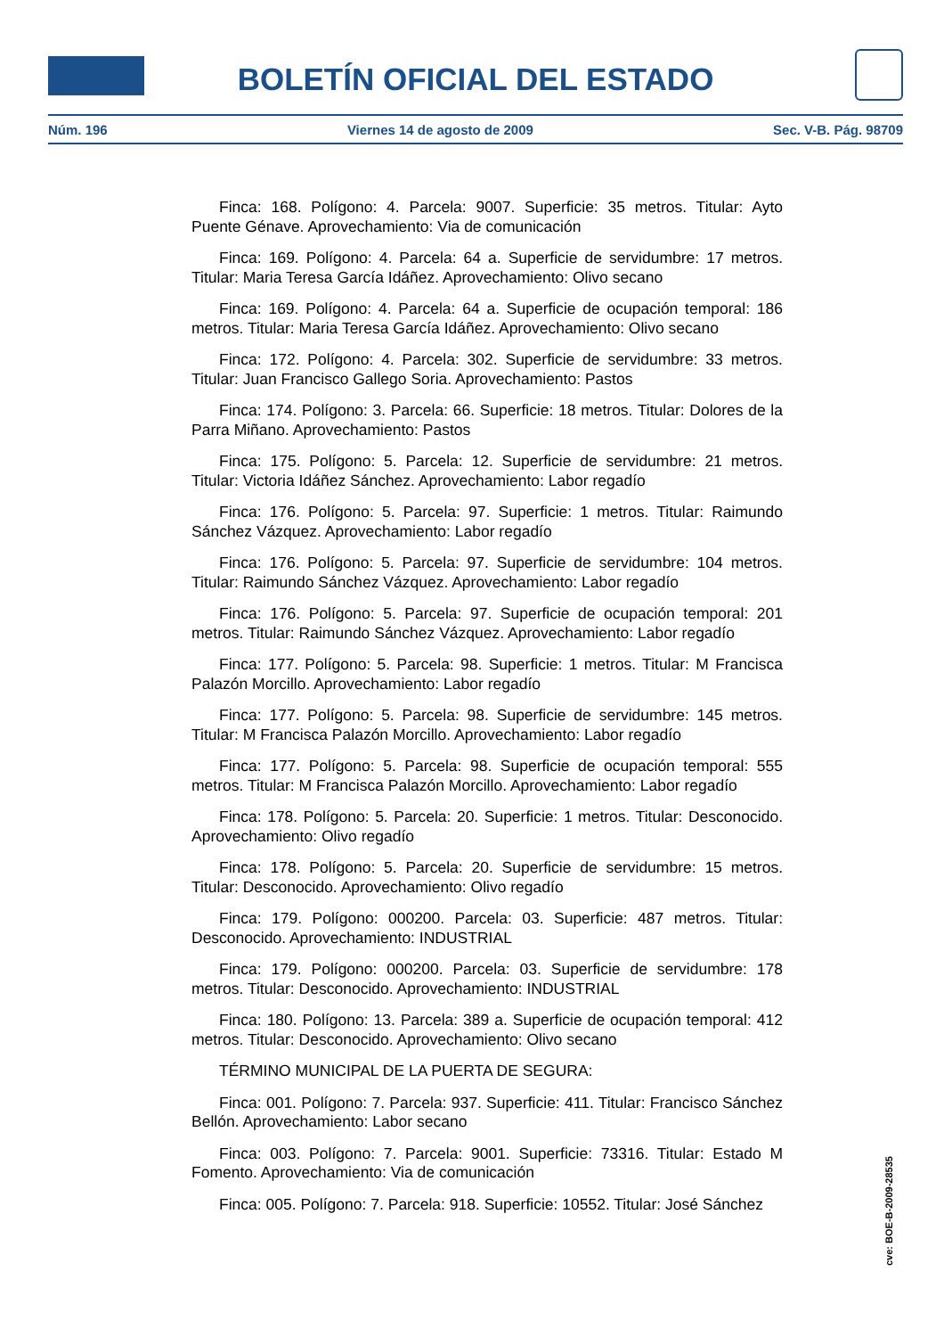BOLETÍN OFICIAL DEL ESTADO
Núm. 196 Viernes 14 de agosto de 2009 Sec. V-B. Pág. 98709
Finca: 168. Polígono: 4. Parcela: 9007. Superficie: 35 metros. Titular: Ayto Puente Génave. Aprovechamiento: Via de comunicación
Finca: 169. Polígono: 4. Parcela: 64 a. Superficie de servidumbre: 17 metros. Titular: Maria Teresa García Idáñez. Aprovechamiento: Olivo secano
Finca: 169. Polígono: 4. Parcela: 64 a. Superficie de ocupación temporal: 186 metros. Titular: Maria Teresa García Idáñez. Aprovechamiento: Olivo secano
Finca: 172. Polígono: 4. Parcela: 302. Superficie de servidumbre: 33 metros. Titular: Juan Francisco Gallego Soria. Aprovechamiento: Pastos
Finca: 174. Polígono: 3. Parcela: 66. Superficie: 18 metros. Titular: Dolores de la Parra Miñano. Aprovechamiento: Pastos
Finca: 175. Polígono: 5. Parcela: 12. Superficie de servidumbre: 21 metros. Titular: Victoria Idáñez Sánchez. Aprovechamiento: Labor regadío
Finca: 176. Polígono: 5. Parcela: 97. Superficie: 1 metros. Titular: Raimundo Sánchez Vázquez. Aprovechamiento: Labor regadío
Finca: 176. Polígono: 5. Parcela: 97. Superficie de servidumbre: 104 metros. Titular: Raimundo Sánchez Vázquez. Aprovechamiento: Labor regadío
Finca: 176. Polígono: 5. Parcela: 97. Superficie de ocupación temporal: 201 metros. Titular: Raimundo Sánchez Vázquez. Aprovechamiento: Labor regadío
Finca: 177. Polígono: 5. Parcela: 98. Superficie: 1 metros. Titular: M Francisca Palazón Morcillo. Aprovechamiento: Labor regadío
Finca: 177. Polígono: 5. Parcela: 98. Superficie de servidumbre: 145 metros. Titular: M Francisca Palazón Morcillo. Aprovechamiento: Labor regadío
Finca: 177. Polígono: 5. Parcela: 98. Superficie de ocupación temporal: 555 metros. Titular: M Francisca Palazón Morcillo. Aprovechamiento: Labor regadío
Finca: 178. Polígono: 5. Parcela: 20. Superficie: 1 metros. Titular: Desconocido. Aprovechamiento: Olivo regadío
Finca: 178. Polígono: 5. Parcela: 20. Superficie de servidumbre: 15 metros. Titular: Desconocido. Aprovechamiento: Olivo regadío
Finca: 179. Polígono: 000200. Parcela: 03. Superficie: 487 metros. Titular: Desconocido. Aprovechamiento: INDUSTRIAL
Finca: 179. Polígono: 000200. Parcela: 03. Superficie de servidumbre: 178 metros. Titular: Desconocido. Aprovechamiento: INDUSTRIAL
Finca: 180. Polígono: 13. Parcela: 389 a. Superficie de ocupación temporal: 412 metros. Titular: Desconocido. Aprovechamiento: Olivo secano
TÉRMINO MUNICIPAL DE LA PUERTA DE SEGURA:
Finca: 001. Polígono: 7. Parcela: 937. Superficie: 411. Titular: Francisco Sánchez Bellón. Aprovechamiento: Labor secano
Finca: 003. Polígono: 7. Parcela: 9001. Superficie: 73316. Titular: Estado M Fomento. Aprovechamiento: Via de comunicación
Finca: 005. Polígono: 7. Parcela: 918. Superficie: 10552. Titular: José Sánchez
cve: BOE-B-2009-28535